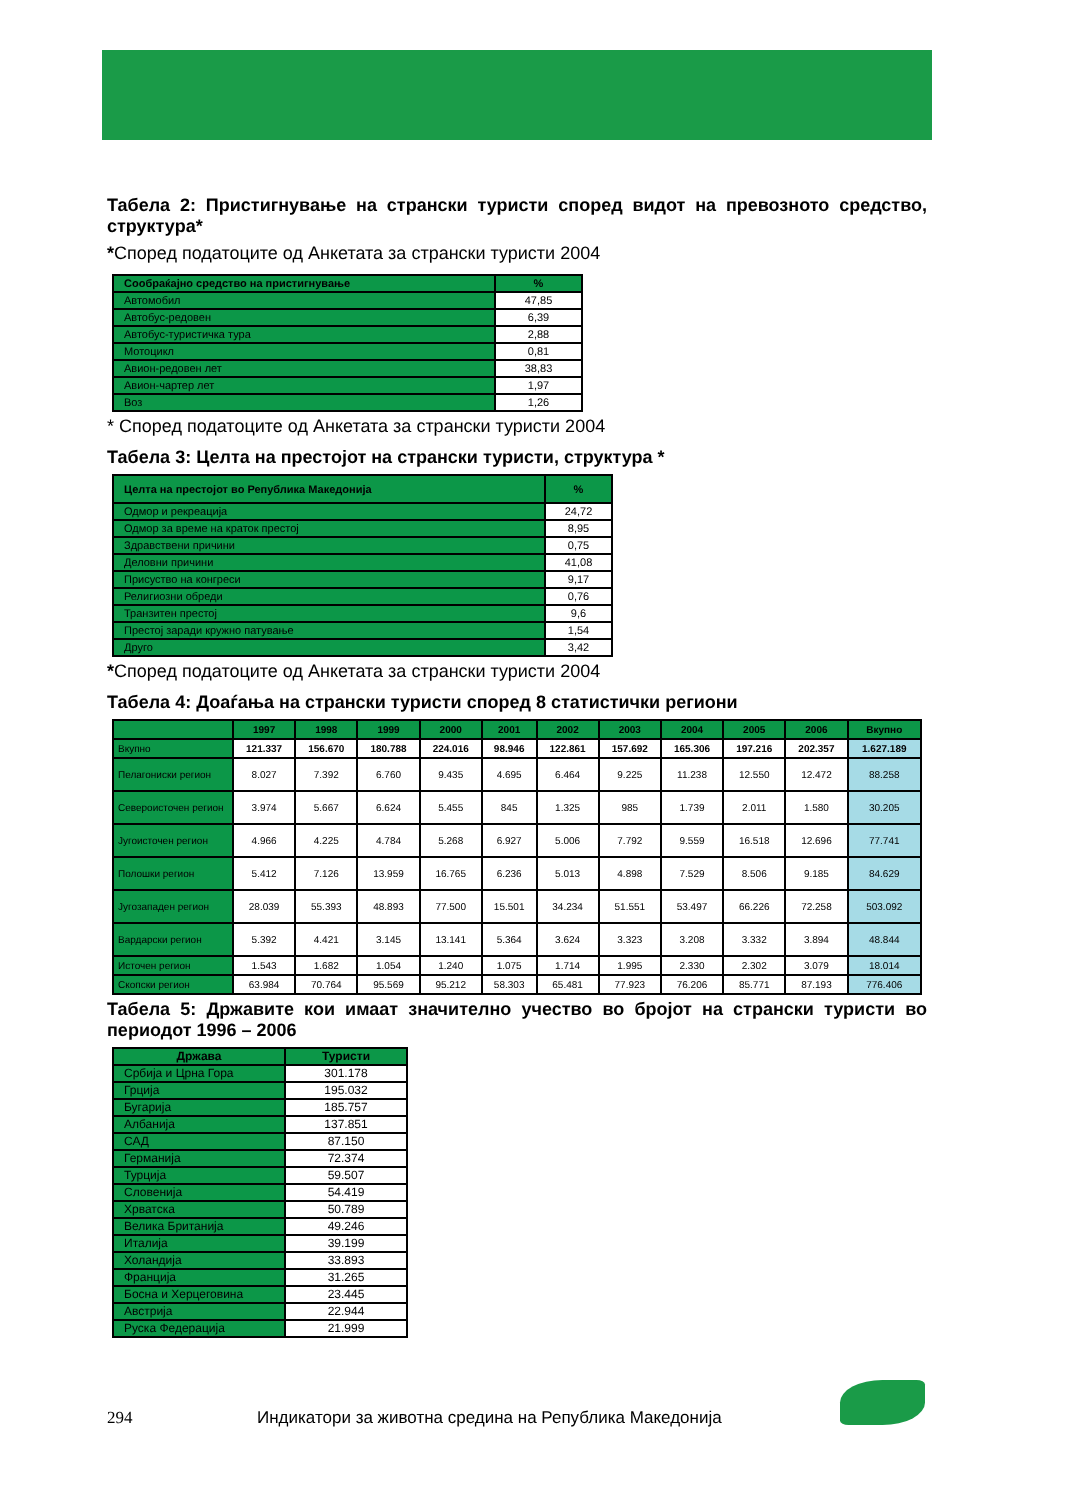Табела 2: Пристигнување на странски туристи според видот на превозното средство, структура*
*Според податоците од Анкетата за странски туристи 2004
| Сообраќајно средство на пристигнување | % |
| --- | --- |
| Автомобил | 47,85 |
| Автобус-редовен | 6,39 |
| Автобус-туристичка тура | 2,88 |
| Мотоцикл | 0,81 |
| Авион-редовен лет | 38,83 |
| Авион-чартер лет | 1,97 |
| Воз | 1,26 |
* Според податоците од Анкетата за странски туристи 2004
Табела 3: Целта на престојот на странски туристи, структура *
| Целта на престојот во Република Македонија | % |
| --- | --- |
| Одмор и рекреација | 24,72 |
| Одмор за време на краток престој | 8,95 |
| Здравствени причини | 0,75 |
| Деловни причини | 41,08 |
| Присуство на конгреси | 9,17 |
| Религиозни обреди | 0,76 |
| Транзитен престој | 9,6 |
| Престој заради кружно патување | 1,54 |
| Друго | 3,42 |
*Според податоците од Анкетата за странски туристи 2004
Табела 4: Доаѓања на странски туристи според 8 статистички региони
| | 1997 | 1998 | 1999 | 2000 | 2001 | 2002 | 2003 | 2004 | 2005 | 2006 | Вкупно |
| --- | --- | --- | --- | --- | --- | --- | --- | --- | --- | --- | --- |
| Вкупно | 121.337 | 156.670 | 180.788 | 224.016 | 98.946 | 122.861 | 157.692 | 165.306 | 197.216 | 202.357 | 1.627.189 |
| Пелагониски регион | 8.027 | 7.392 | 6.760 | 9.435 | 4.695 | 6.464 | 9.225 | 11.238 | 12.550 | 12.472 | 88.258 |
| Североисточен регион | 3.974 | 5.667 | 6.624 | 5.455 | 845 | 1.325 | 985 | 1.739 | 2.011 | 1.580 | 30.205 |
| Југоисточен регион | 4.966 | 4.225 | 4.784 | 5.268 | 6.927 | 5.006 | 7.792 | 9.559 | 16.518 | 12.696 | 77.741 |
| Полошки регион | 5.412 | 7.126 | 13.959 | 16.765 | 6.236 | 5.013 | 4.898 | 7.529 | 8.506 | 9.185 | 84.629 |
| Југозападен регион | 28.039 | 55.393 | 48.893 | 77.500 | 15.501 | 34.234 | 51.551 | 53.497 | 66.226 | 72.258 | 503.092 |
| Вардарски регион | 5.392 | 4.421 | 3.145 | 13.141 | 5.364 | 3.624 | 3.323 | 3.208 | 3.332 | 3.894 | 48.844 |
| Источен регион | 1.543 | 1.682 | 1.054 | 1.240 | 1.075 | 1.714 | 1.995 | 2.330 | 2.302 | 3.079 | 18.014 |
| Скопски регион | 63.984 | 70.764 | 95.569 | 95.212 | 58.303 | 65.481 | 77.923 | 76.206 | 85.771 | 87.193 | 776.406 |
Табела 5: Државите кои имаат значително учество во бројот на странски туристи во периодот 1996 – 2006
| Држава | Туристи |
| --- | --- |
| Србија и Црна Гора | 301.178 |
| Грција | 195.032 |
| Бугарија | 185.757 |
| Албанија | 137.851 |
| САД | 87.150 |
| Германија | 72.374 |
| Турција | 59.507 |
| Словенија | 54.419 |
| Хрватска | 50.789 |
| Велика Британија | 49.246 |
| Италија | 39.199 |
| Холандија | 33.893 |
| Франција | 31.265 |
| Босна и Херцеговина | 23.445 |
| Австрија | 22.944 |
| Руска Федерација | 21.999 |
294 Индикатори за животна средина на Република Македонија